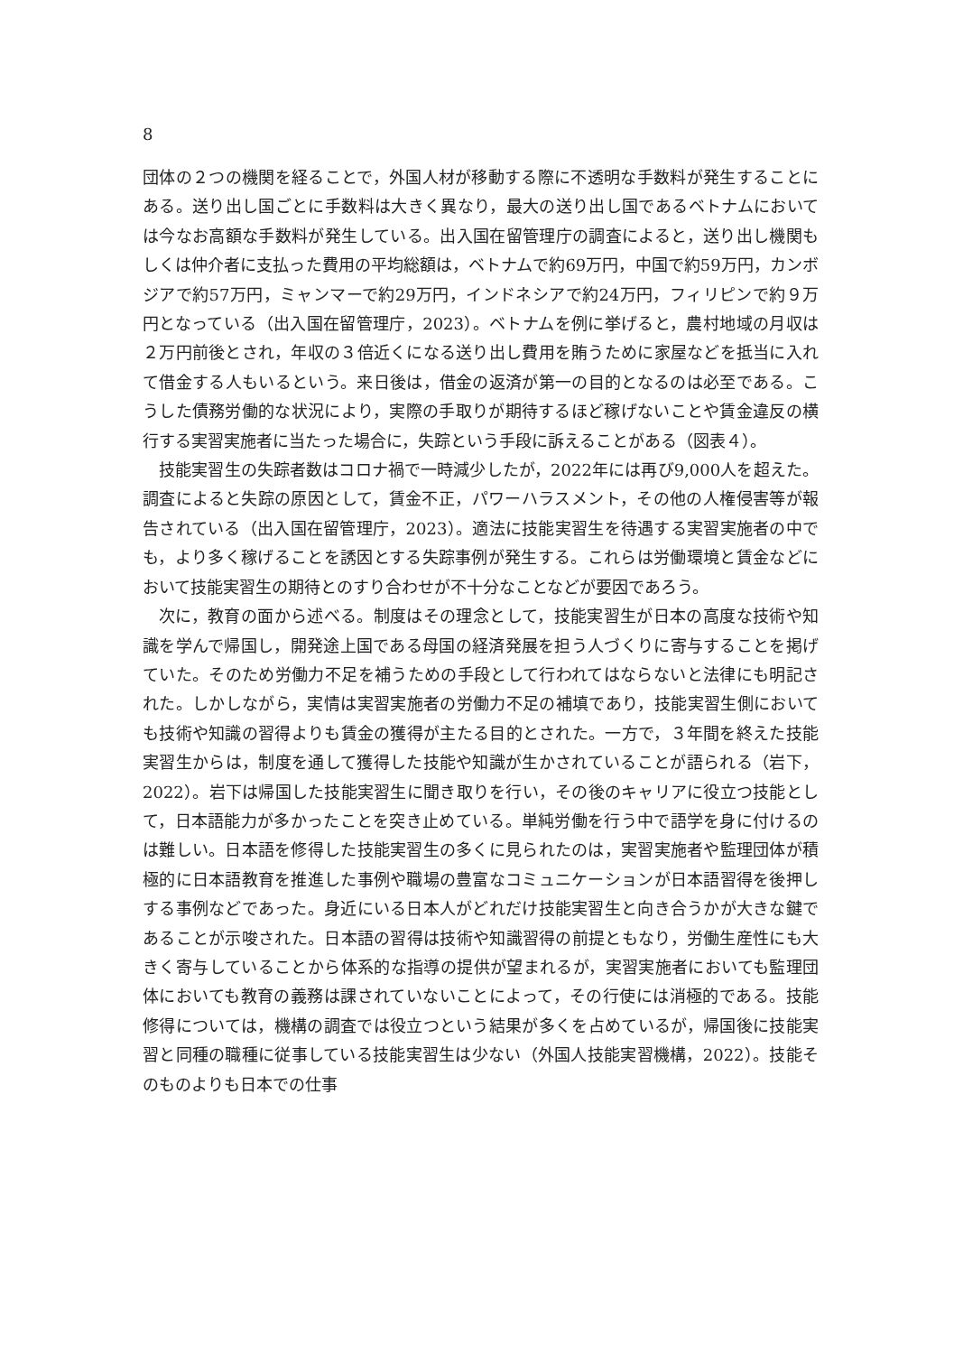8
団体の２つの機関を経ることで，外国人材が移動する際に不透明な手数料が発生することにある。送り出し国ごとに手数料は大きく異なり，最大の送り出し国であるベトナムにおいては今なお高額な手数料が発生している。出入国在留管理庁の調査によると，送り出し機関もしくは仲介者に支払った費用の平均総額は，ベトナムで約69万円，中国で約59万円，カンボジアで約57万円，ミャンマーで約29万円，インドネシアで約24万円，フィリピンで約９万円となっている（出入国在留管理庁，2023）。ベトナムを例に挙げると，農村地域の月収は２万円前後とされ，年収の３倍近くになる送り出し費用を賄うために家屋などを抵当に入れて借金する人もいるという。来日後は，借金の返済が第一の目的となるのは必至である。こうした債務労働的な状況により，実際の手取りが期待するほど稼げないことや賃金違反の横行する実習実施者に当たった場合に，失踪という手段に訴えることがある（図表４）。
技能実習生の失踪者数はコロナ禍で一時減少したが，2022年には再び9,000人を超えた。調査によると失踪の原因として，賃金不正，パワーハラスメント，その他の人権侵害等が報告されている（出入国在留管理庁，2023）。適法に技能実習生を待遇する実習実施者の中でも，より多く稼げることを誘因とする失踪事例が発生する。これらは労働環境と賃金などにおいて技能実習生の期待とのすり合わせが不十分なことなどが要因であろう。
次に，教育の面から述べる。制度はその理念として，技能実習生が日本の高度な技術や知識を学んで帰国し，開発途上国である母国の経済発展を担う人づくりに寄与することを掲げていた。そのため労働力不足を補うための手段として行われてはならないと法律にも明記された。しかしながら，実情は実習実施者の労働力不足の補填であり，技能実習生側においても技術や知識の習得よりも賃金の獲得が主たる目的とされた。一方で，３年間を終えた技能実習生からは，制度を通して獲得した技能や知識が生かされていることが語られる（岩下，2022）。岩下は帰国した技能実習生に聞き取りを行い，その後のキャリアに役立つ技能として，日本語能力が多かったことを突き止めている。単純労働を行う中で語学を身に付けるのは難しい。日本語を修得した技能実習生の多くに見られたのは，実習実施者や監理団体が積極的に日本語教育を推進した事例や職場の豊富なコミュニケーションが日本語習得を後押しする事例などであった。身近にいる日本人がどれだけ技能実習生と向き合うかが大きな鍵であることが示唆された。日本語の習得は技術や知識習得の前提ともなり，労働生産性にも大きく寄与していることから体系的な指導の提供が望まれるが，実習実施者においても監理団体においても教育の義務は課されていないことによって，その行使には消極的である。技能修得については，機構の調査では役立つという結果が多くを占めているが，帰国後に技能実習と同種の職種に従事している技能実習生は少ない（外国人技能実習機構，2022）。技能そのものよりも日本での仕事